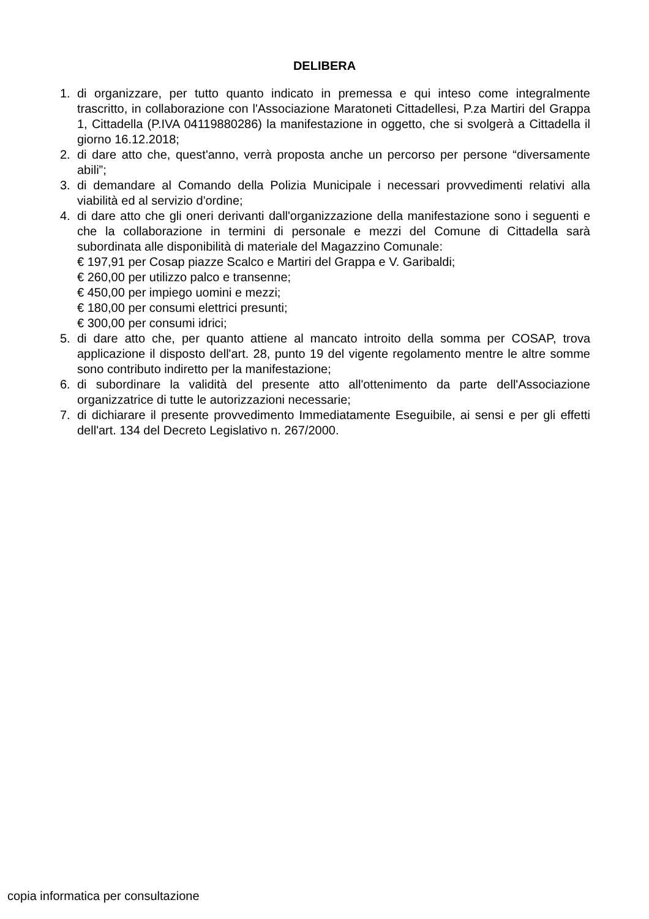DELIBERA
1. di organizzare, per tutto quanto indicato in premessa e qui inteso come integralmente trascritto, in collaborazione con l'Associazione Maratoneti Cittadellesi, P.za Martiri del Grappa 1, Cittadella (P.IVA 04119880286) la manifestazione in oggetto, che si svolgerà a Cittadella il giorno 16.12.2018;
2. di dare atto che, quest'anno, verrà proposta anche un percorso per persone “diversamente abili”;
3. di demandare al Comando della Polizia Municipale i necessari provvedimenti relativi alla viabilità ed al servizio d'ordine;
4. di dare atto che gli oneri derivanti dall'organizzazione della manifestazione sono i seguenti e che la collaborazione in termini di personale e mezzi del Comune di Cittadella sarà subordinata alle disponibilità di materiale del Magazzino Comunale:
€ 197,91 per Cosap piazze Scalco e Martiri del Grappa e V. Garibaldi;
€ 260,00 per utilizzo palco e transenne;
€ 450,00 per impiego uomini e mezzi;
€ 180,00 per consumi elettrici presunti;
€ 300,00 per consumi idrici;
5. di dare atto che, per quanto attiene al mancato introito della somma per COSAP, trova applicazione il disposto dell'art. 28, punto 19 del vigente regolamento mentre le altre somme sono contributo indiretto per la manifestazione;
6. di subordinare la validità del presente atto all'ottenimento da parte dell'Associazione organizzatrice di tutte le autorizzazioni necessarie;
7. di dichiarare il presente provvedimento Immediatamente Eseguibile, ai sensi e per gli effetti dell'art. 134 del Decreto Legislativo n. 267/2000.
copia informatica per consultazione